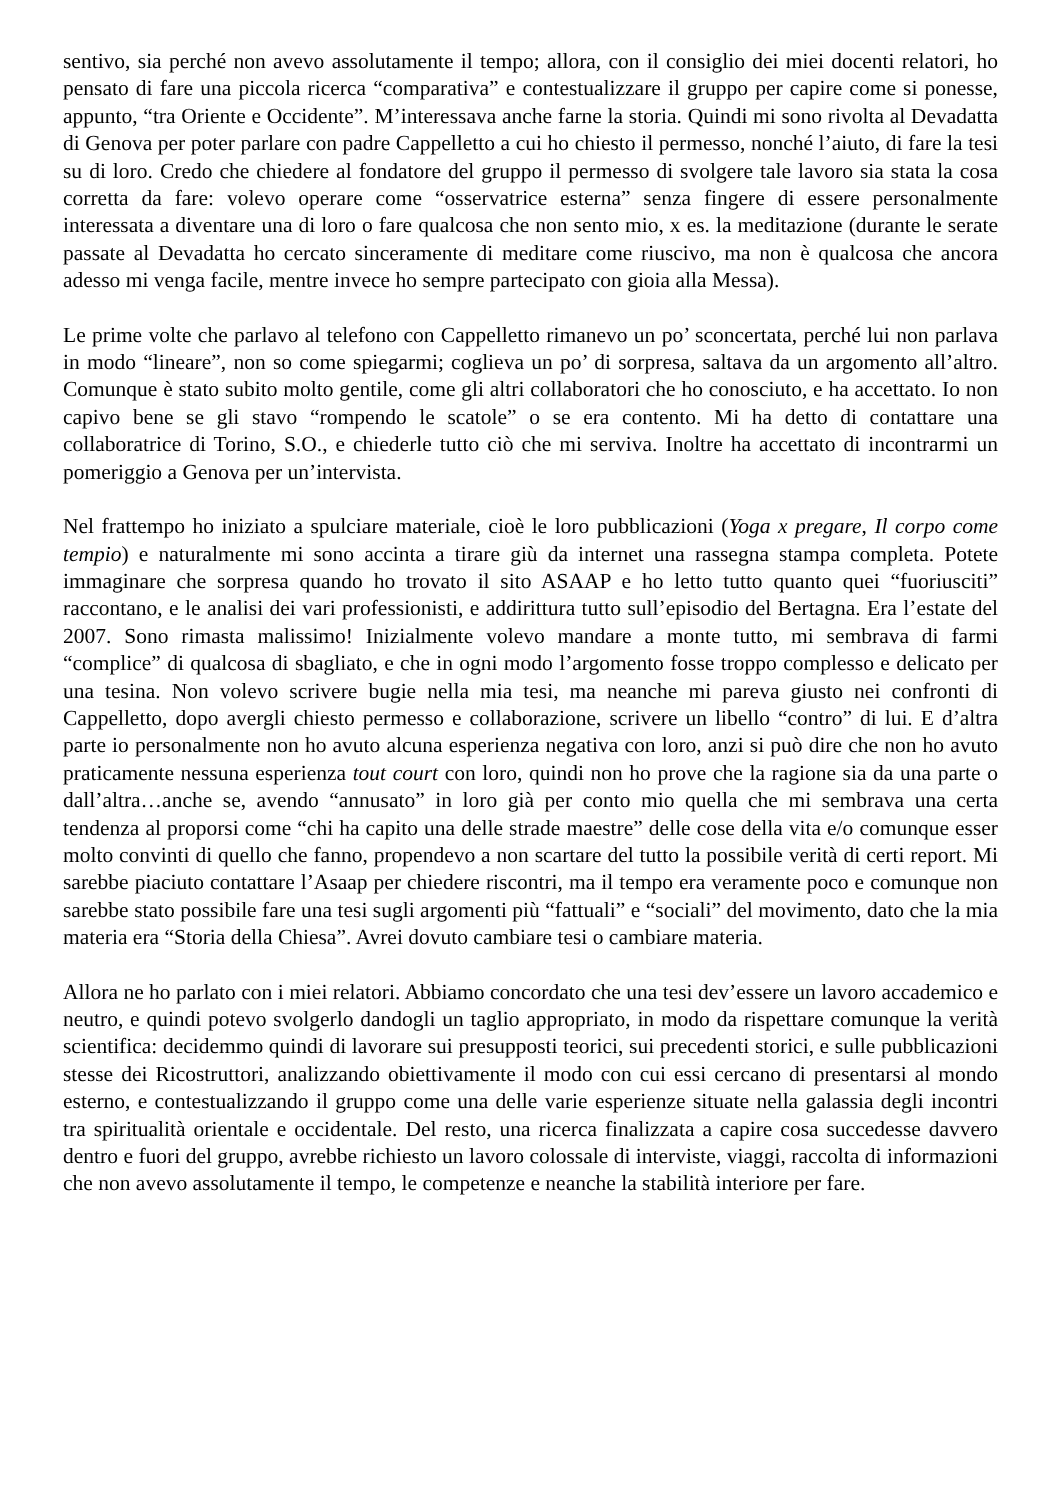sentivo, sia perché non avevo assolutamente il tempo; allora, con il consiglio dei miei docenti relatori, ho pensato di fare una piccola ricerca “comparativa” e contestualizzare il gruppo per capire come si ponesse, appunto, “tra Oriente e Occidente”. M’interessava anche farne la storia. Quindi mi sono rivolta al Devadatta di Genova per poter parlare con padre Cappelletto a cui ho chiesto il permesso, nonché l’aiuto, di fare la tesi su di loro. Credo che chiedere al fondatore del gruppo il permesso di svolgere tale lavoro sia stata la cosa corretta da fare: volevo operare come “osservatrice esterna” senza fingere di essere personalmente interessata a diventare una di loro o fare qualcosa che non sento mio, x es. la meditazione (durante le serate passate al Devadatta ho cercato sinceramente di meditare come riuscivo, ma non è qualcosa che ancora adesso mi venga facile, mentre invece ho sempre partecipato con gioia alla Messa).
Le prime volte che parlavo al telefono con Cappelletto rimanevo un po’ sconcertata, perché lui non parlava in modo “lineare”, non so come spiegarmi; coglieva un po’ di sorpresa, saltava da un argomento all’altro. Comunque è stato subito molto gentile, come gli altri collaboratori che ho conosciuto, e ha accettato. Io non capivo bene se gli stavo “rompendo le scatole” o se era contento. Mi ha detto di contattare una collaboratrice di Torino, S.O., e chiederle tutto ciò che mi serviva. Inoltre ha accettato di incontrarmi un pomeriggio a Genova per un’intervista.
Nel frattempo ho iniziato a spulciare materiale, cioè le loro pubblicazioni (Yoga x pregare, Il corpo come tempio) e naturalmente mi sono accinta a tirare giù da internet una rassegna stampa completa. Potete immaginare che sorpresa quando ho trovato il sito ASAAP e ho letto tutto quanto quei “fuoriusciti” raccontano, e le analisi dei vari professionisti, e addirittura tutto sull’episodio del Bertagna. Era l’estate del 2007. Sono rimasta malissimo! Inizialmente volevo mandare a monte tutto, mi sembrava di farmi “complice” di qualcosa di sbagliato, e che in ogni modo l’argomento fosse troppo complesso e delicato per una tesina. Non volevo scrivere bugie nella mia tesi, ma neanche mi pareva giusto nei confronti di Cappelletto, dopo avergli chiesto permesso e collaborazione, scrivere un libello “contro” di lui. E d’altra parte io personalmente non ho avuto alcuna esperienza negativa con loro, anzi si può dire che non ho avuto praticamente nessuna esperienza tout court con loro, quindi non ho prove che la ragione sia da una parte o dall’altra…anche se, avendo “annusato” in loro già per conto mio quella che mi sembrava una certa tendenza al proporsi come “chi ha capito una delle strade maestre” delle cose della vita e/o comunque esser molto convinti di quello che fanno, propendevo a non scartare del tutto la possibile verità di certi report. Mi sarebbe piaciuto contattare l’Asaap per chiedere riscontri, ma il tempo era veramente poco e comunque non sarebbe stato possibile fare una tesi sugli argomenti più “fattuali” e “sociali” del movimento, dato che la mia materia era “Storia della Chiesa”. Avrei dovuto cambiare tesi o cambiare materia.
Allora ne ho parlato con i miei relatori. Abbiamo concordato che una tesi dev’essere un lavoro accademico e neutro, e quindi potevo svolgerlo dandogli un taglio appropriato, in modo da rispettare comunque la verità scientifica: decidemmo quindi di lavorare sui presupposti teorici, sui precedenti storici, e sulle pubblicazioni stesse dei Ricostruttori, analizzando obiettivamente il modo con cui essi cercano di presentarsi al mondo esterno, e contestualizzando il gruppo come una delle varie esperienze situate nella galassia degli incontri tra spiritualità orientale e occidentale. Del resto, una ricerca finalizzata a capire cosa succedesse davvero dentro e fuori del gruppo, avrebbe richiesto un lavoro colossale di interviste, viaggi, raccolta di informazioni che non avevo assolutamente il tempo, le competenze e neanche la stabilità interiore per fare.